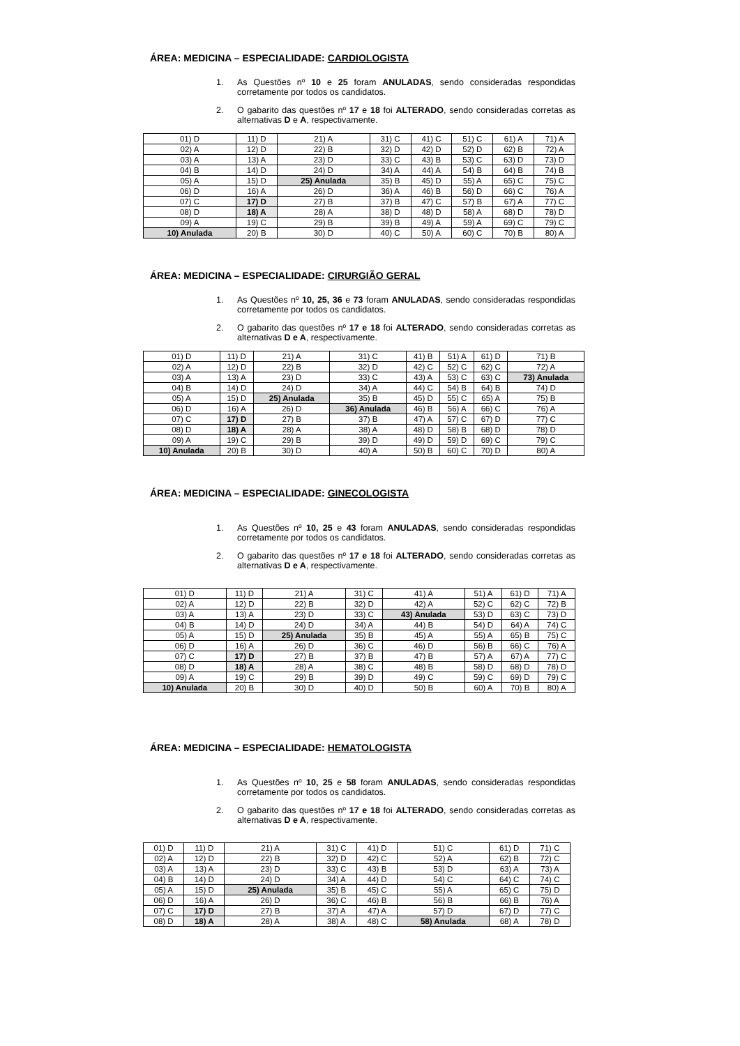ÁREA: MEDICINA – ESPECIALIDADE: CARDIOLOGISTA
1. As Questões nº 10 e 25 foram ANULADAS, sendo consideradas respondidas corretamente por todos os candidatos.
2. O gabarito das questões nº 17 e 18 foi ALTERADO, sendo consideradas corretas as alternativas D e A, respectivamente.
| 01) D | 11) D | 21) A | 31) C | 41) C | 51) C | 61) A | 71) A |
| 02) A | 12) D | 22) B | 32) D | 42) D | 52) D | 62) B | 72) A |
| 03) A | 13) A | 23) D | 33) C | 43) B | 53) C | 63) D | 73) D |
| 04) B | 14) D | 24) D | 34) A | 44) A | 54) B | 64) B | 74) B |
| 05) A | 15) D | 25) Anulada | 35) B | 45) D | 55) A | 65) C | 75) C |
| 06) D | 16) A | 26) D | 36) A | 46) B | 56) D | 66) C | 76) A |
| 07) C | 17) D | 27) B | 37) B | 47) C | 57) B | 67) A | 77) C |
| 08) D | 18) A | 28) A | 38) D | 48) D | 58) A | 68) D | 78) D |
| 09) A | 19) C | 29) B | 39) B | 49) A | 59) A | 69) C | 79) C |
| 10) Anulada | 20) B | 30) D | 40) C | 50) A | 60) C | 70) B | 80) A |
ÁREA: MEDICINA – ESPECIALIDADE: CIRURGIÃO GERAL
1. As Questões nº 10, 25, 36 e 73 foram ANULADAS, sendo consideradas respondidas corretamente por todos os candidatos.
2. O gabarito das questões nº 17 e 18 foi ALTERADO, sendo consideradas corretas as alternativas D e A, respectivamente.
| 01) D | 11) D | 21) A | 31) C | 41) B | 51) A | 61) D | 71) B |
| 02) A | 12) D | 22) B | 32) D | 42) C | 52) C | 62) C | 72) A |
| 03) A | 13) A | 23) D | 33) C | 43) A | 53) C | 63) C | 73) Anulada |
| 04) B | 14) D | 24) D | 34) A | 44) C | 54) B | 64) B | 74) D |
| 05) A | 15) D | 25) Anulada | 35) B | 45) D | 55) C | 65) A | 75) B |
| 06) D | 16) A | 26) D | 36) Anulada | 46) B | 56) A | 66) C | 76) A |
| 07) C | 17) D | 27) B | 37) B | 47) A | 57) C | 67) D | 77) C |
| 08) D | 18) A | 28) A | 38) A | 48) D | 58) B | 68) D | 78) D |
| 09) A | 19) C | 29) B | 39) D | 49) D | 59) D | 69) C | 79) C |
| 10) Anulada | 20) B | 30) D | 40) A | 50) B | 60) C | 70) D | 80) A |
ÁREA: MEDICINA – ESPECIALIDADE: GINECOLOGISTA
1. As Questões nº 10, 25 e 43 foram ANULADAS, sendo consideradas respondidas corretamente por todos os candidatos.
2. O gabarito das questões nº 17 e 18 foi ALTERADO, sendo consideradas corretas as alternativas D e A, respectivamente.
| 01) D | 11) D | 21) A | 31) C | 41) A | 51) A | 61) D | 71) A |
| 02) A | 12) D | 22) B | 32) D | 42) A | 52) C | 62) C | 72) B |
| 03) A | 13) A | 23) D | 33) C | 43) Anulada | 53) D | 63) C | 73) D |
| 04) B | 14) D | 24) D | 34) A | 44) B | 54) D | 64) A | 74) C |
| 05) A | 15) D | 25) Anulada | 35) B | 45) A | 55) A | 65) B | 75) C |
| 06) D | 16) A | 26) D | 36) C | 46) D | 56) B | 66) C | 76) A |
| 07) C | 17) D | 27) B | 37) B | 47) B | 57) A | 67) A | 77) C |
| 08) D | 18) A | 28) A | 38) C | 48) B | 58) D | 68) D | 78) D |
| 09) A | 19) C | 29) B | 39) D | 49) C | 59) C | 69) D | 79) C |
| 10) Anulada | 20) B | 30) D | 40) D | 50) B | 60) A | 70) B | 80) A |
ÁREA: MEDICINA – ESPECIALIDADE: HEMATOLOGISTA
1. As Questões nº 10, 25 e 58 foram ANULADAS, sendo consideradas respondidas corretamente por todos os candidatos.
2. O gabarito das questões nº 17 e 18 foi ALTERADO, sendo consideradas corretas as alternativas D e A, respectivamente.
| 01) D | 11) D | 21) A | 31) C | 41) D | 51) C | 61) D | 71) C |
| 02) A | 12) D | 22) B | 32) D | 42) C | 52) A | 62) B | 72) C |
| 03) A | 13) A | 23) D | 33) C | 43) B | 53) D | 63) A | 73) A |
| 04) B | 14) D | 24) D | 34) A | 44) D | 54) C | 64) C | 74) C |
| 05) A | 15) D | 25) Anulada | 35) B | 45) C | 55) A | 65) C | 75) D |
| 06) D | 16) A | 26) D | 36) C | 46) B | 56) B | 66) B | 76) A |
| 07) C | 17) D | 27) B | 37) A | 47) A | 57) D | 67) D | 77) C |
| 08) D | 18) A | 28) A | 38) A | 48) C | 58) Anulada | 68) A | 78) D |